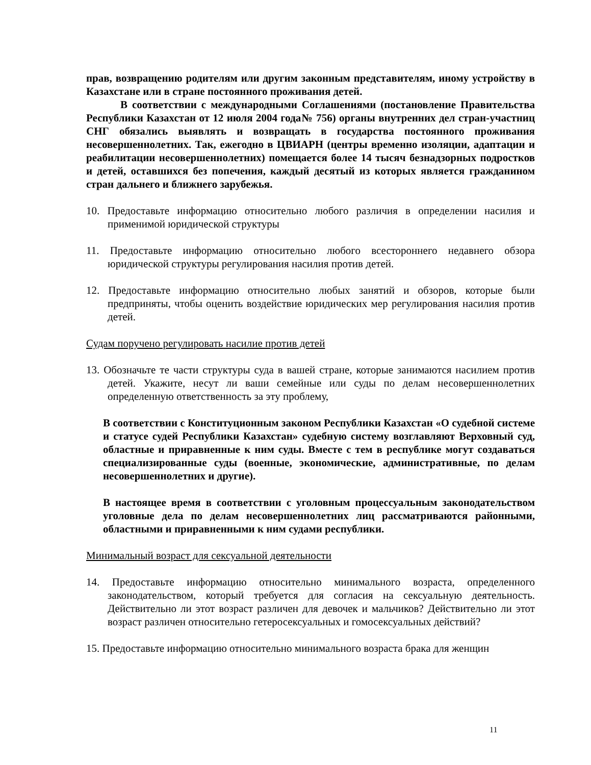прав, возвращению родителям или другим законным представителям, иному устройству в Казахстане или в стране постоянного проживания детей.
В соответствии с международными Соглашениями (постановление Правительства Республики Казахстан от 12 июля 2004 года№ 756) органы внутренних дел стран-участниц СНГ обязались выявлять и возвращать в государства постоянного проживания несовершеннолетних. Так, ежегодно в ЦВИАРН (центры временно изоляции, адаптации и реабилитации несовершеннолетних) помещается более 14 тысяч безнадзорных подростков и детей, оставшихся без попечения, каждый десятый из которых является гражданином стран дальнего и ближнего зарубежья.
10. Предоставьте информацию относительно любого различия в определении насилия и применимой юридической структуры
11. Предоставьте информацию относительно любого всестороннего недавнего обзора юридической структуры регулирования насилия против детей.
12. Предоставьте информацию относительно любых занятий и обзоров, которые были предприняты, чтобы оценить воздействие юридических мер регулирования насилия против детей.
Судам поручено регулировать насилие против детей
13. Обозначьте те части структуры суда в вашей стране, которые занимаются насилием против детей. Укажите, несут ли ваши семейные или суды по делам несовершеннолетних определенную ответственность за эту проблему,
В соответствии с Конституционным законом Республики Казахстан «О судебной системе и статусе судей Республики Казахстан» судебную систему возглавляют Верховный суд, областные и приравненные к ним суды. Вместе с тем в республике могут создаваться специализированные суды (военные, экономические, административные, по делам несовершеннолетних и другие).
В настоящее время в соответствии с уголовным процессуальным законодательством уголовные дела по делам несовершеннолетних лиц рассматриваются районными, областными и приравненными к ним судами республики.
Минимальный возраст для сексуальной деятельности
14. Предоставьте информацию относительно минимального возраста, определенного законодательством, который требуется для согласия на сексуальную деятельность. Действительно ли этот возраст различен для девочек и мальчиков? Действительно ли этот возраст различен относительно гетеросексуальных и гомосексуальных действий?
15. Предоставьте информацию относительно минимального возраста брака для женщин
11